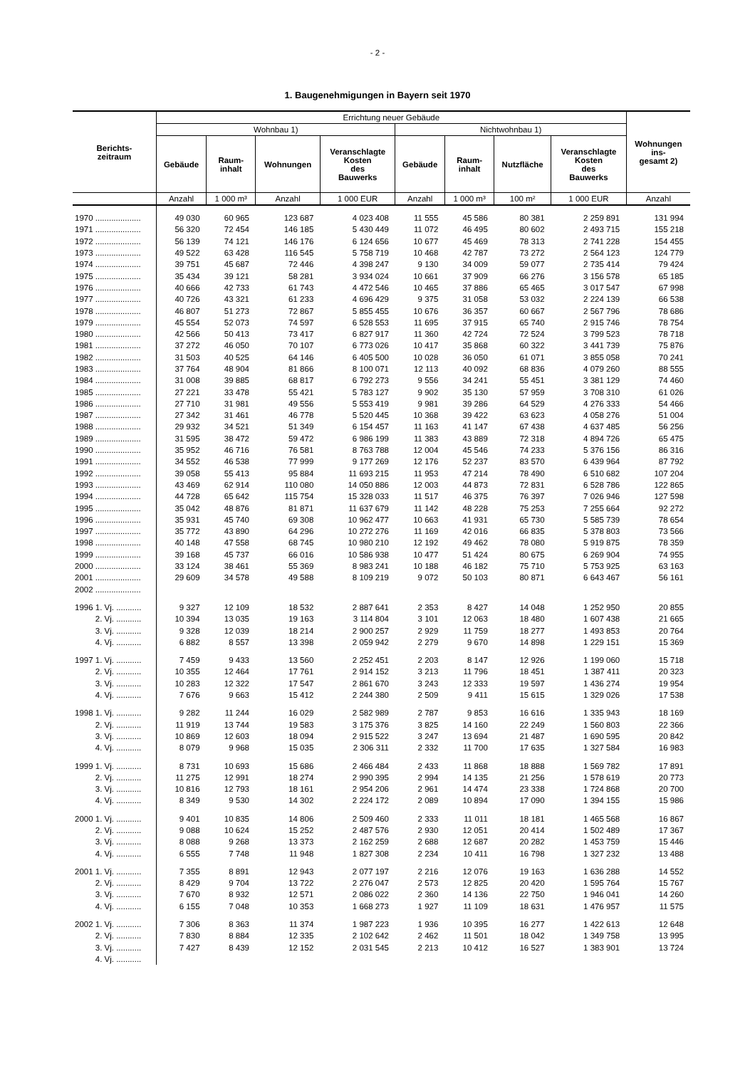- 2 -
1. Baugenehmigungen in Bayern seit 1970
| Berichts- zeitraum | Errichtung neuer Gebäude | | | | | | | | Wohnungen ins- gesamt 2) |
| --- | --- | --- | --- | --- | --- | --- | --- | --- | --- |
| | Wohnbau 1) | | | | Nichtwohnbau 1) | | | | |
| | Gebäude | Raum- inhalt | Wohnungen | Veranschlagte Kosten des Bauwerks | Gebäude | Raum- inhalt | Nutzfläche | Veranschlagte Kosten des Bauwerks | |
| | Anzahl | 1 000 m³ | Anzahl | 1 000 EUR | Anzahl | 1 000 m³ | 100 m² | 1 000 EUR | Anzahl |
| 1970 .................... | 49 030 | 60 965 | 123 687 | 4 023 408 | 11 555 | 45 586 | 80 381 | 2 259 891 | 131 994 |
| 1971 .................... | 56 320 | 72 454 | 146 185 | 5 430 449 | 11 072 | 46 495 | 80 602 | 2 493 715 | 155 218 |
| 1972 .................... | 56 139 | 74 121 | 146 176 | 6 124 656 | 10 677 | 45 469 | 78 313 | 2 741 228 | 154 455 |
| 1973 .................... | 49 522 | 63 428 | 116 545 | 5 758 719 | 10 468 | 42 787 | 73 272 | 2 564 123 | 124 779 |
| 1974 .................... | 39 751 | 45 687 | 72 446 | 4 398 247 | 9 130 | 34 009 | 59 077 | 2 735 414 | 79 424 |
| 1975 .................... | 35 434 | 39 121 | 58 281 | 3 934 024 | 10 661 | 37 909 | 66 276 | 3 156 578 | 65 185 |
| 1976 .................... | 40 666 | 42 733 | 61 743 | 4 472 546 | 10 465 | 37 886 | 65 465 | 3 017 547 | 67 998 |
| 1977 .................... | 40 726 | 43 321 | 61 233 | 4 696 429 | 9 375 | 31 058 | 53 032 | 2 224 139 | 66 538 |
| 1978 .................... | 46 807 | 51 273 | 72 867 | 5 855 455 | 10 676 | 36 357 | 60 667 | 2 567 796 | 78 686 |
| 1979 .................... | 45 554 | 52 073 | 74 597 | 6 528 553 | 11 695 | 37 915 | 65 740 | 2 915 746 | 78 754 |
| 1980 .................... | 42 566 | 50 413 | 73 417 | 6 827 917 | 11 360 | 42 724 | 72 524 | 3 799 523 | 78 718 |
| 1981 .................... | 37 272 | 46 050 | 70 107 | 6 773 026 | 10 417 | 35 868 | 60 322 | 3 441 739 | 75 876 |
| 1982 .................... | 31 503 | 40 525 | 64 146 | 6 405 500 | 10 028 | 36 050 | 61 071 | 3 855 058 | 70 241 |
| 1983 .................... | 37 764 | 48 904 | 81 866 | 8 100 071 | 12 113 | 40 092 | 68 836 | 4 079 260 | 88 555 |
| 1984 .................... | 31 008 | 39 885 | 68 817 | 6 792 273 | 9 556 | 34 241 | 55 451 | 3 381 129 | 74 460 |
| 1985 .................... | 27 221 | 33 478 | 55 421 | 5 783 127 | 9 902 | 35 130 | 57 959 | 3 708 310 | 61 026 |
| 1986 .................... | 27 710 | 31 981 | 49 556 | 5 553 419 | 9 981 | 39 286 | 64 529 | 4 276 333 | 54 466 |
| 1987 .................... | 27 342 | 31 461 | 46 778 | 5 520 445 | 10 368 | 39 422 | 63 623 | 4 058 276 | 51 004 |
| 1988 .................... | 29 932 | 34 521 | 51 349 | 6 154 457 | 11 163 | 41 147 | 67 438 | 4 637 485 | 56 256 |
| 1989 .................... | 31 595 | 38 472 | 59 472 | 6 986 199 | 11 383 | 43 889 | 72 318 | 4 894 726 | 65 475 |
| 1990 .................... | 35 952 | 46 716 | 76 581 | 8 763 788 | 12 004 | 45 546 | 74 233 | 5 376 156 | 86 316 |
| 1991 .................... | 34 552 | 46 538 | 77 999 | 9 177 269 | 12 176 | 52 237 | 83 570 | 6 439 964 | 87 792 |
| 1992 .................... | 39 058 | 55 413 | 95 884 | 11 693 215 | 11 953 | 47 214 | 78 490 | 6 510 682 | 107 204 |
| 1993 .................... | 43 469 | 62 914 | 110 080 | 14 050 886 | 12 003 | 44 873 | 72 831 | 6 528 786 | 122 865 |
| 1994 .................... | 44 728 | 65 642 | 115 754 | 15 328 033 | 11 517 | 46 375 | 76 397 | 7 026 946 | 127 598 |
| 1995 .................... | 35 042 | 48 876 | 81 871 | 11 637 679 | 11 142 | 48 228 | 75 253 | 7 255 664 | 92 272 |
| 1996 .................... | 35 931 | 45 740 | 69 308 | 10 962 477 | 10 663 | 41 931 | 65 730 | 5 585 739 | 78 654 |
| 1997 .................... | 35 772 | 43 890 | 64 296 | 10 272 276 | 11 169 | 42 016 | 66 835 | 5 378 803 | 73 566 |
| 1998 .................... | 40 148 | 47 558 | 68 745 | 10 980 210 | 12 192 | 49 462 | 78 080 | 5 919 875 | 78 359 |
| 1999 .................... | 39 168 | 45 737 | 66 016 | 10 586 938 | 10 477 | 51 424 | 80 675 | 6 269 904 | 74 955 |
| 2000 .................... | 33 124 | 38 461 | 55 369 | 8 983 241 | 10 188 | 46 182 | 75 710 | 5 753 925 | 63 163 |
| 2001 .................... | 29 609 | 34 578 | 49 588 | 8 109 219 | 9 072 | 50 103 | 80 871 | 6 643 467 | 56 161 |
| 2002 .................... | | | | | | | | | |
| 1996 1. Vj. ........... | 9 327 | 12 109 | 18 532 | 2 887 641 | 2 353 | 8 427 | 14 048 | 1 252 950 | 20 855 |
| 2. Vj. ........... | 10 394 | 13 035 | 19 163 | 3 114 804 | 3 101 | 12 063 | 18 480 | 1 607 438 | 21 665 |
| 3. Vj. ........... | 9 328 | 12 039 | 18 214 | 2 900 257 | 2 929 | 11 759 | 18 277 | 1 493 853 | 20 764 |
| 4. Vj. ........... | 6 882 | 8 557 | 13 398 | 2 059 942 | 2 279 | 9 670 | 14 898 | 1 229 151 | 15 369 |
| 1997 1. Vj. ........... | 7 459 | 9 433 | 13 560 | 2 252 451 | 2 203 | 8 147 | 12 926 | 1 199 060 | 15 718 |
| 2. Vj. ........... | 10 355 | 12 464 | 17 761 | 2 914 152 | 3 213 | 11 796 | 18 451 | 1 387 411 | 20 323 |
| 3. Vj. ........... | 10 283 | 12 322 | 17 547 | 2 861 670 | 3 243 | 12 333 | 19 597 | 1 436 274 | 19 954 |
| 4. Vj. ........... | 7 676 | 9 663 | 15 412 | 2 244 380 | 2 509 | 9 411 | 15 615 | 1 329 026 | 17 538 |
| 1998 1. Vj. ........... | 9 282 | 11 244 | 16 029 | 2 582 989 | 2 787 | 9 853 | 16 616 | 1 335 943 | 18 169 |
| 2. Vj. ........... | 11 919 | 13 744 | 19 583 | 3 175 376 | 3 825 | 14 160 | 22 249 | 1 560 803 | 22 366 |
| 3. Vj. ........... | 10 869 | 12 603 | 18 094 | 2 915 522 | 3 247 | 13 694 | 21 487 | 1 690 595 | 20 842 |
| 4. Vj. ........... | 8 079 | 9 968 | 15 035 | 2 306 311 | 2 332 | 11 700 | 17 635 | 1 327 584 | 16 983 |
| 1999 1. Vj. ........... | 8 731 | 10 693 | 15 686 | 2 466 484 | 2 433 | 11 868 | 18 888 | 1 569 782 | 17 891 |
| 2. Vj. ........... | 11 275 | 12 991 | 18 274 | 2 990 395 | 2 994 | 14 135 | 21 256 | 1 578 619 | 20 773 |
| 3. Vj. ........... | 10 816 | 12 793 | 18 161 | 2 954 206 | 2 961 | 14 474 | 23 338 | 1 724 868 | 20 700 |
| 4. Vj. ........... | 8 349 | 9 530 | 14 302 | 2 224 172 | 2 089 | 10 894 | 17 090 | 1 394 155 | 15 986 |
| 2000 1. Vj. ........... | 9 401 | 10 835 | 14 806 | 2 509 460 | 2 333 | 11 011 | 18 181 | 1 465 568 | 16 867 |
| 2. Vj. ........... | 9 088 | 10 624 | 15 252 | 2 487 576 | 2 930 | 12 051 | 20 414 | 1 502 489 | 17 367 |
| 3. Vj. ........... | 8 088 | 9 268 | 13 373 | 2 162 259 | 2 688 | 12 687 | 20 282 | 1 453 759 | 15 446 |
| 4. Vj. ........... | 6 555 | 7 748 | 11 948 | 1 827 308 | 2 234 | 10 411 | 16 798 | 1 327 232 | 13 488 |
| 2001 1. Vj. ........... | 7 355 | 8 891 | 12 943 | 2 077 197 | 2 216 | 12 076 | 19 163 | 1 636 288 | 14 552 |
| 2. Vj. ........... | 8 429 | 9 704 | 13 722 | 2 276 047 | 2 573 | 12 825 | 20 420 | 1 595 764 | 15 767 |
| 3. Vj. ........... | 7 670 | 8 932 | 12 571 | 2 086 022 | 2 360 | 14 136 | 22 750 | 1 946 041 | 14 260 |
| 4. Vj. ........... | 6 155 | 7 048 | 10 353 | 1 668 273 | 1 927 | 11 109 | 18 631 | 1 476 957 | 11 575 |
| 2002 1. Vj. ........... | 7 306 | 8 363 | 11 374 | 1 987 223 | 1 936 | 10 395 | 16 277 | 1 422 613 | 12 648 |
| 2. Vj. ........... | 7 830 | 8 884 | 12 335 | 2 102 642 | 2 462 | 11 501 | 18 042 | 1 349 758 | 13 995 |
| 3. Vj. ........... | 7 427 | 8 439 | 12 152 | 2 031 545 | 2 213 | 10 412 | 16 527 | 1 383 901 | 13 724 |
| 4. Vj. ........... | | | | | | | | | |